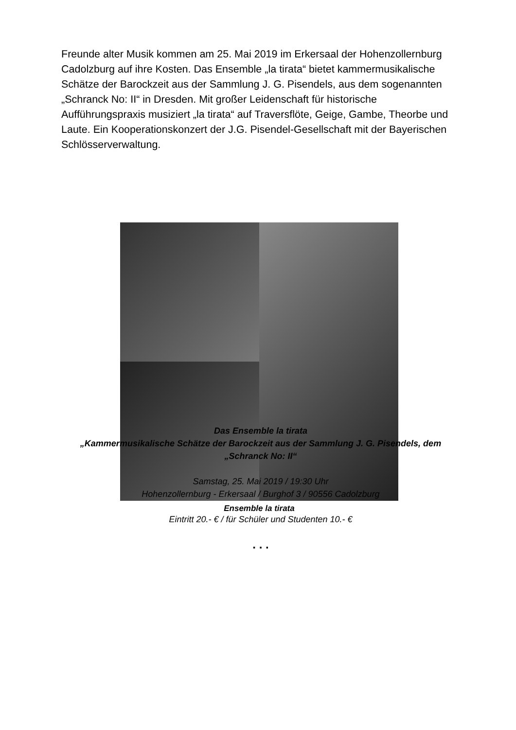Freunde alter Musik kommen am 25. Mai 2019 im Erkersaal der Hohenzollernburg Cadolzburg auf ihre Kosten. Das Ensemble „la tirata“ bietet kammermusikalische Schätze der Barockzeit aus der Sammlung J. G. Pisendels, aus dem sogenannten „Schranck No: II“ in Dresden. Mit großer Leidenschaft für historische Aufführungspraxis musiziert „la tirata“ auf Traversflöte, Geige, Gambe, Theorbe und Laute. Ein Kooperationskonzert der J.G. Pisendel-Gesellschaft mit der Bayerischen Schlösserverwaltung.
Ensemble la tirata
Das Ensemble la tirata
„Kammermusikalische Schätze der Barockzeit aus der Sammlung J. G. Pisendels, dem „Schranck No: II“
Samstag, 25. Mai 2019 / 19:30 Uhr
Hohenzollernburg - Erkersaal / Burghof 3 / 90556 Cadolzburg
Eintritt 20.- € / für Schüler und Studenten 10.- €
. . .